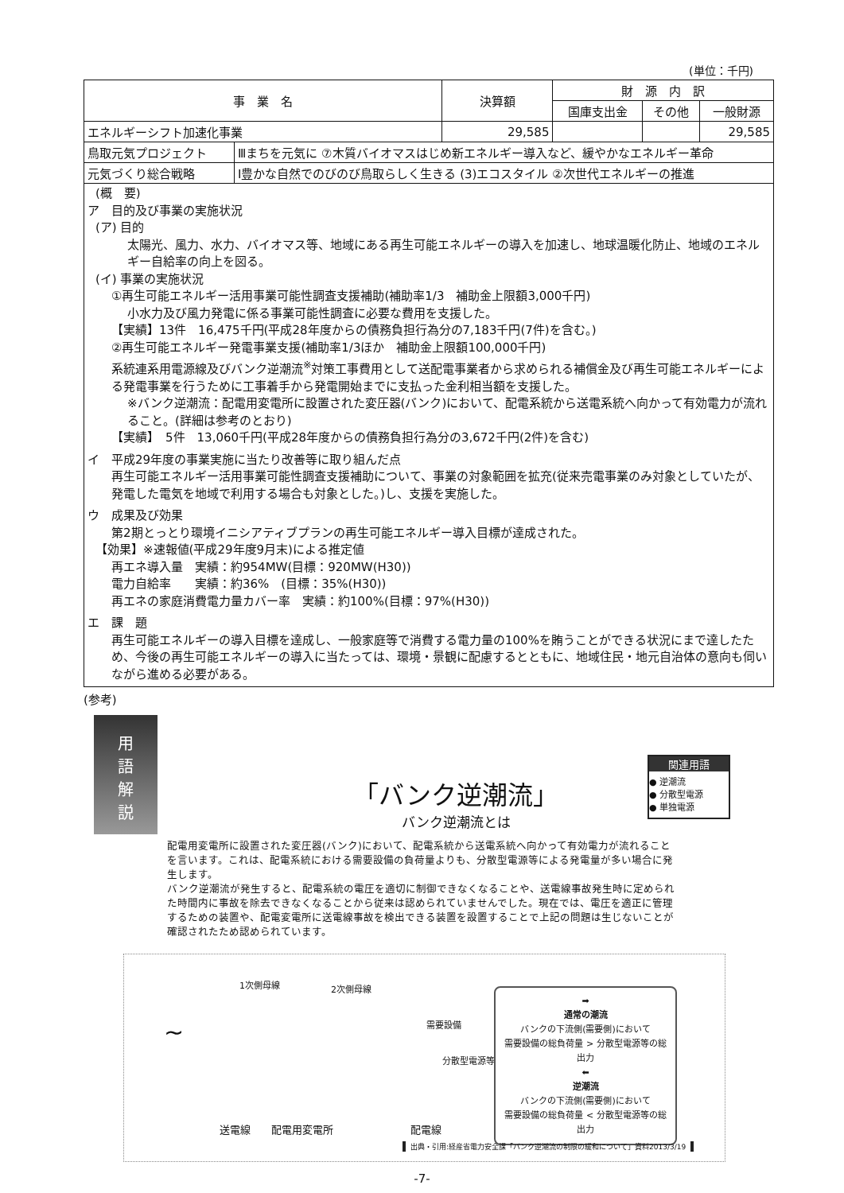(単位：千円)
| 事 業 名 | | 決算額 | 財 源 内 訳 | | |
| | | | 国庫支出金 | その他 | 一般財源 |
| エネルギーシフト加速化事業 | | 29,585 | | | 29,585 |
| 鳥取元気プロジェクト | Ⅲまちを元気に ⑦木質バイオマスはじめ新エネルギー導入など、緩やかなエネルギー革命 | | | | |
| 元気づくり総合戦略 | Ⅰ豊かな自然でのびのび鳥取らしく生きる (3)エコスタイル ②次世代エネルギーの推進 | | | | |
(概　要)
ア　目的及び事業の実施状況
(ア) 目的
太陽光、風力、水力、バイオマス等、地域にある再生可能エネルギーの導入を加速し、地球温暖化防止、地域のエネルギー自給率の向上を図る。
(イ) 事業の実施状況
①再生可能エネルギー活用事業可能性調査支援補助(補助率1/3　補助金上限額3,000千円)
小水力及び風力発電に係る事業可能性調査に必要な費用を支援した。
【実績】13件　16,475千円(平成28年度からの債務負担行為分の7,183千円(7件)を含む。)
②再生可能エネルギー発電事業支援(補助率1/3ほか　補助金上限額100,000千円)
系統連系用電源線及びバンク逆潮流<sup>※</sup>対策工事費用として送配電事業者から求められる補償金及び再生可能エネルギーによる発電事業を行うために工事着手から発電開始までに支払った金利相当額を支援した。
※バンク逆潮流：配電用変電所に設置された変圧器(バンク)において、配電系統から送電系統へ向かって有効電力が流れること。(詳細は参考のとおり)
【実績】　5件　13,060千円(平成28年度からの債務負担行為分の3,672千円(2件)を含む)
イ　平成29年度の事業実施に当たり改善等に取り組んだ点
再生可能エネルギー活用事業可能性調査支援補助について、事業の対象範囲を拡充(従来売電事業のみ対象としていたが、発電した電気を地域で利用する場合も対象とした。)し、支援を実施した。
ウ　成果及び効果
第2期とっとり環境イニシアティブプランの再生可能エネルギー導入目標が達成された。
【効果】※速報値(平成29年度9月末)による推定値
再エネ導入量　実績：約954MW(目標：920MW(H30))
電力自給率　　実績：約36%　(目標：35%(H30))
再エネの家庭消費電力量カバー率　実績：約100%(目標：97%(H30))
エ　課　題
再生可能エネルギーの導入目標を達成し、一般家庭等で消費する電力量の100%を賄うことができる状況にまで達したため、今後の再生可能エネルギーの導入に当たっては、環境・景観に配慮するとともに、地域住民・地元自治体の意向も伺いながら進める必要がある。
(参考)
用語
解説
関連用語
● 逆潮流
● 分散型電源
● 単独電源
「バンク逆潮流」
バンク逆潮流とは
配電用変電所に設置された変圧器(バンク)において、配電系統から送電系統へ向かって有効電力が流れることを言います。これは、配電系統における需要設備の負荷量よりも、分散型電源等による発電量が多い場合に発生します。
バンク逆潮流が発生すると、配電系統の電圧を適切に制御できなくなることや、送電線事故発生時に定められた時間内に事故を除去できなくなることから従来は認められていませんでした。現在では、電圧を適正に管理するための装置や、配電変電所に送電線事故を検出できる装置を設置することで上記の問題は生じないことが確認されたため認められています。
1次側母線 2次側母線
~ 需要設備
分散型電源等
送電線 配電用変電所 配電線
➡
通常の潮流
バンクの下流側(需要側)において
需要設備の総負荷量 > 分散型電源等の総出力
⬅
逆潮流
バンクの下流側(需要側)において
需要設備の総負荷量 < 分散型電源等の総出力
出典・引用:経産省電力安全課「バンク逆潮流の制限の緩和について」資料2013/3/19
-7-